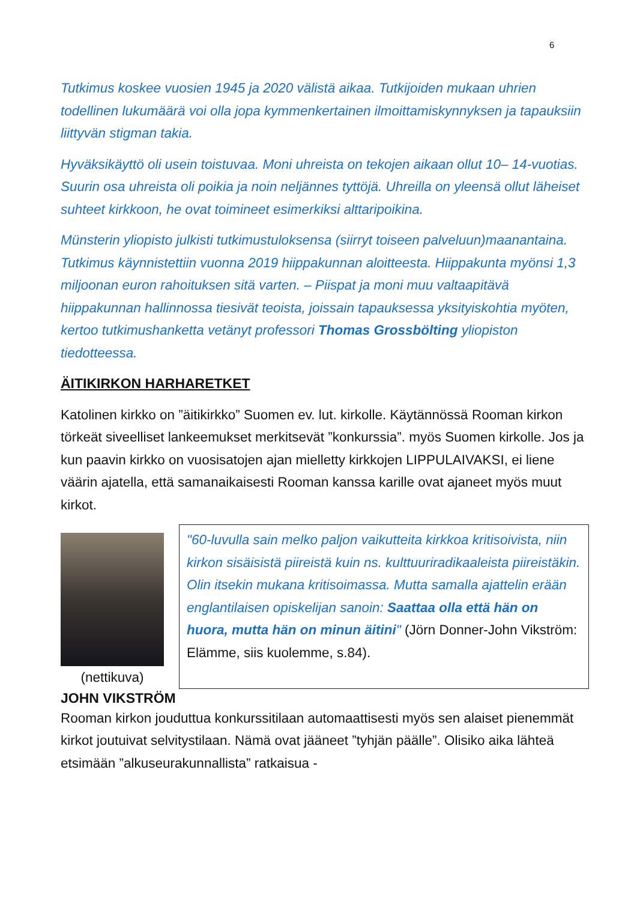6
Tutkimus koskee vuosien 1945 ja 2020 välistä aikaa. Tutkijoiden mukaan uhrien todellinen lukumäärä voi olla jopa kymmenkertainen ilmoittamiskynnyksen ja tapauksiin liittyvän stigman takia.
Hyväksikäyttö oli usein toistuvaa. Moni uhreista on tekojen aikaan ollut 10– 14-vuotias. Suurin osa uhreista oli poikia ja noin neljännes tyttöjä. Uhreilla on yleensä ollut läheiset suhteet kirkkoon, he ovat toimineet esimerkiksi alttaripoikina.
Münsterin yliopisto julkisti tutkimustuloksensa (siirryt toiseen palveluun)maanantaina. Tutkimus käynnistettiin vuonna 2019 hiippakunnan aloitteesta. Hiippakunta myönsi 1,3 miljoonan euron rahoituksen sitä varten. – Piispat ja moni muu valtaapitävä hiippakunnan hallinnossa tiesivät teoista, joissain tapauksessa yksityiskohtia myöten, kertoo tutkimushanketta vetänyt professori Thomas Grossbölting yliopiston tiedotteessa.
ÄITIKIRKON HARHARETKET
Katolinen kirkko on ”äitikirkko” Suomen ev. lut. kirkolle. Käytännössä Rooman kirkon törkeät siveelliset lankeemukset merkitsevät ”konkurssia”. myös Suomen kirkolle. Jos ja kun paavin kirkko on vuosisatojen ajan mielletty kirkkojen LIPPULAIVAKSI, ei liene väärin ajatella, että samanaikaisesti Rooman kanssa karille ovat ajaneet myös muut kirkot.
(nettikuva)
"60-luvulla sain melko paljon vaikutteita kirkkoa kritisoivista, niin kirkon sisäisistä piireistä kuin ns. kulttuuriradikaaleista piireistäkin. Olin itsekin mukana kritisoimassa. Mutta samalla ajattelin erään englantilaisen opiskelijan sanoin: Saattaa olla että hän on huora, mutta hän on minun äitini" (Jörn Donner-John Vikström: Elämme, siis kuolemme, s.84).
JOHN VIKSTRÖM
Rooman kirkon jouduttua konkurssitilaan automaattisesti myös sen alaiset pienemmät kirkot joutuivat selvitystilaan. Nämä ovat jääneet ”tyhjän päälle”. Olisiko aika lähteä etsimään ”alkuseurakunnallista” ratkaisua -